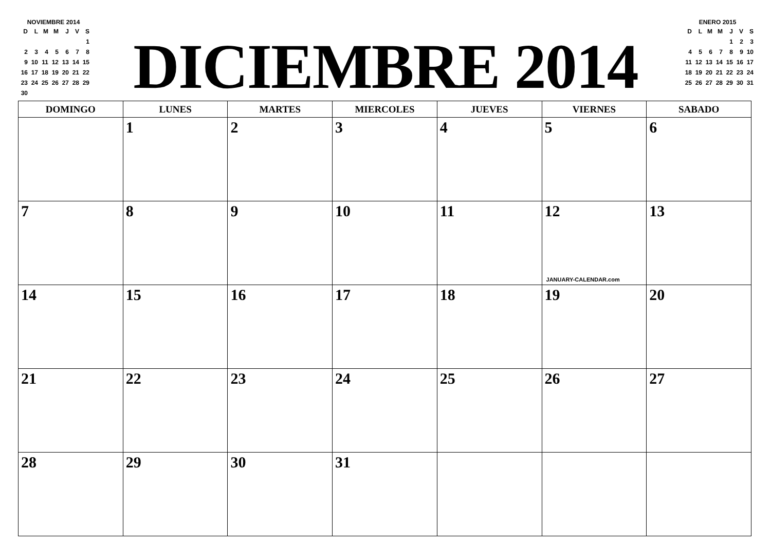NOVIEMBRE 2014
| D | L | M | M | J | V | S |
| | | | | | | 1 |
| 2 | 3 | 4 | 5 | 6 | 7 | 8 |
| 9 | 10 | 11 | 12 | 13 | 14 | 15 |
| 16 | 17 | 18 | 19 | 20 | 21 | 22 |
| 23 | 24 | 25 | 26 | 27 | 28 | 29 |
| 30 | | | | | | |
DICIEMBRE 2014
ENERO 2015
| D | L | M | M | J | V | S |
| | | | | 1 | 2 | 3 |
| 4 | 5 | 6 | 7 | 8 | 9 | 10 |
| 11 | 12 | 13 | 14 | 15 | 16 | 17 |
| 18 | 19 | 20 | 21 | 22 | 23 | 24 |
| 25 | 26 | 27 | 28 | 29 | 30 | 31 |
| DOMINGO | LUNES | MARTES | MIERCOLES | JUEVES | VIERNES | SABADO |
| --- | --- | --- | --- | --- | --- | --- |
| | 1 | 2 | 3 | 4 | 5 | 6 |
| 7 | 8 | 9 | 10 | 11 | 12 JANUARY-CALENDAR.com | 13 |
| 14 | 15 | 16 | 17 | 18 | 19 | 20 |
| 21 | 22 | 23 | 24 | 25 | 26 | 27 |
| 28 | 29 | 30 | 31 | | | |